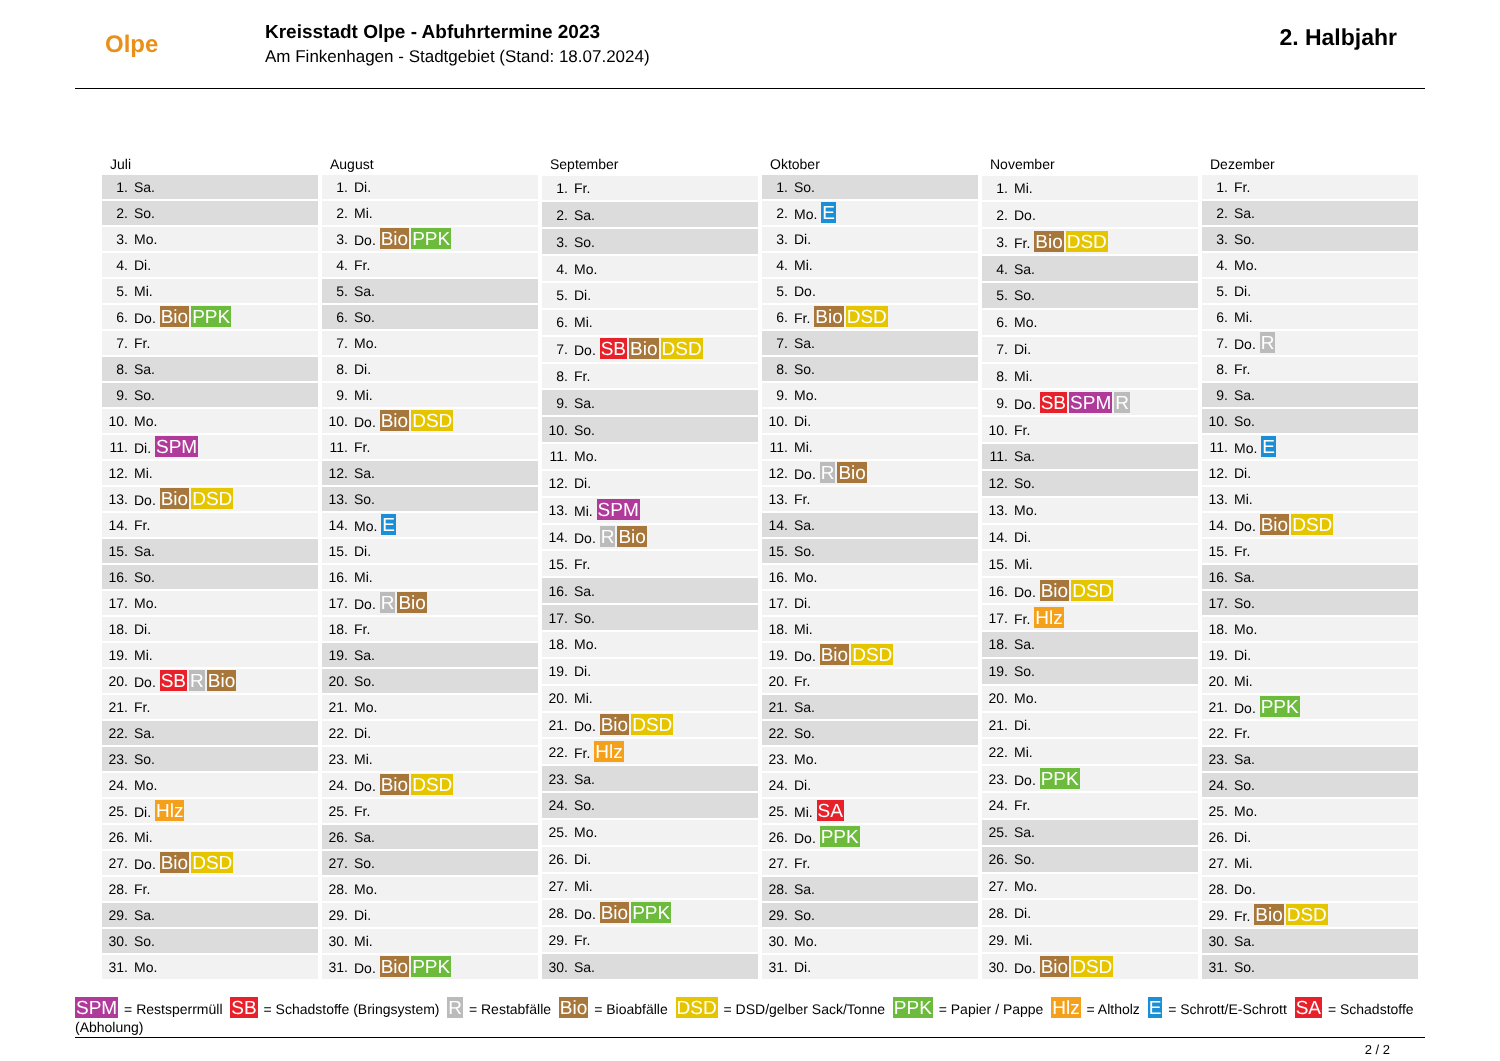Olpe
Kreisstadt Olpe - Abfuhrtermine 2023
Am Finkenhagen - Stadtgebiet (Stand: 18.07.2024)
2. Halbjahr
| Juli | |
| --- | --- |
| 1. | Sa. |
| 2. | So. |
| 3. | Mo. |
| 4. | Di. |
| 5. | Mi. |
| 6. | Do. Bio PPK |
| 7. | Fr. |
| 8. | Sa. |
| 9. | So. |
| 10. | Mo. |
| 11. | Di. SPM |
| 12. | Mi. |
| 13. | Do. Bio DSD |
| 14. | Fr. |
| 15. | Sa. |
| 16. | So. |
| 17. | Mo. |
| 18. | Di. |
| 19. | Mi. |
| 20. | Do. SB R Bio |
| 21. | Fr. |
| 22. | Sa. |
| 23. | So. |
| 24. | Mo. |
| 25. | Di. Hlz |
| 26. | Mi. |
| 27. | Do. Bio DSD |
| 28. | Fr. |
| 29. | Sa. |
| 30. | So. |
| 31. | Mo. |
| August | |
| --- | --- |
| 1. | Di. |
| 2. | Mi. |
| 3. | Do. Bio PPK |
| 4. | Fr. |
| 5. | Sa. |
| 6. | So. |
| 7. | Mo. |
| 8. | Di. |
| 9. | Mi. |
| 10. | Do. Bio DSD |
| 11. | Fr. |
| 12. | Sa. |
| 13. | So. |
| 14. | Mo. E |
| 15. | Di. |
| 16. | Mi. |
| 17. | Do. R Bio |
| 18. | Fr. |
| 19. | Sa. |
| 20. | So. |
| 21. | Mo. |
| 22. | Di. |
| 23. | Mi. |
| 24. | Do. Bio DSD |
| 25. | Fr. |
| 26. | Sa. |
| 27. | So. |
| 28. | Mo. |
| 29. | Di. |
| 30. | Mi. |
| 31. | Do. Bio PPK |
| September | |
| --- | --- |
| 1. | Fr. |
| 2. | Sa. |
| 3. | So. |
| 4. | Mo. |
| 5. | Di. |
| 6. | Mi. |
| 7. | Do. SB Bio DSD |
| 8. | Fr. |
| 9. | Sa. |
| 10. | So. |
| 11. | Mo. |
| 12. | Di. |
| 13. | Mi. SPM |
| 14. | Do. R Bio |
| 15. | Fr. |
| 16. | Sa. |
| 17. | So. |
| 18. | Mo. |
| 19. | Di. |
| 20. | Mi. |
| 21. | Do. Bio DSD |
| 22. | Fr. Hlz |
| 23. | Sa. |
| 24. | So. |
| 25. | Mo. |
| 26. | Di. |
| 27. | Mi. |
| 28. | Do. Bio PPK |
| 29. | Fr. |
| 30. | Sa. |
| Oktober | |
| --- | --- |
| 1. | So. |
| 2. | Mo. E |
| 3. | Di. |
| 4. | Mi. |
| 5. | Do. |
| 6. | Fr. Bio DSD |
| 7. | Sa. |
| 8. | So. |
| 9. | Mo. |
| 10. | Di. |
| 11. | Mi. |
| 12. | Do. R Bio |
| 13. | Fr. |
| 14. | Sa. |
| 15. | So. |
| 16. | Mo. |
| 17. | Di. |
| 18. | Mi. |
| 19. | Do. Bio DSD |
| 20. | Fr. |
| 21. | Sa. |
| 22. | So. |
| 23. | Mo. |
| 24. | Di. |
| 25. | Mi. SA |
| 26. | Do. PPK |
| 27. | Fr. |
| 28. | Sa. |
| 29. | So. |
| 30. | Mo. |
| 31. | Di. |
| November | |
| --- | --- |
| 1. | Mi. |
| 2. | Do. |
| 3. | Fr. Bio DSD |
| 4. | Sa. |
| 5. | So. |
| 6. | Mo. |
| 7. | Di. |
| 8. | Mi. |
| 9. | Do. SB SPM R |
| 10. | Fr. |
| 11. | Sa. |
| 12. | So. |
| 13. | Mo. |
| 14. | Di. |
| 15. | Mi. |
| 16. | Do. Bio DSD |
| 17. | Fr. Hlz |
| 18. | Sa. |
| 19. | So. |
| 20. | Mo. |
| 21. | Di. |
| 22. | Mi. |
| 23. | Do. PPK |
| 24. | Fr. |
| 25. | Sa. |
| 26. | So. |
| 27. | Mo. |
| 28. | Di. |
| 29. | Mi. |
| 30. | Do. Bio DSD |
| Dezember | |
| --- | --- |
| 1. | Fr. |
| 2. | Sa. |
| 3. | So. |
| 4. | Mo. |
| 5. | Di. |
| 6. | Mi. |
| 7. | Do. R |
| 8. | Fr. |
| 9. | Sa. |
| 10. | So. |
| 11. | Mo. E |
| 12. | Di. |
| 13. | Mi. |
| 14. | Do. Bio DSD |
| 15. | Fr. |
| 16. | Sa. |
| 17. | So. |
| 18. | Mo. |
| 19. | Di. |
| 20. | Mi. |
| 21. | Do. PPK |
| 22. | Fr. |
| 23. | Sa. |
| 24. | So. |
| 25. | Mo. |
| 26. | Di. |
| 27. | Mi. |
| 28. | Do. |
| 29. | Fr. Bio DSD |
| 30. | Sa. |
| 31. | So. |
SPM = Restsperrmüll SB = Schadstoffe (Bringsystem) R = Restabfälle Bio = Bioabfälle DSD = DSD/gelber Sack/Tonne PPK = Papier / Pappe Hlz = Altholz E = Schrott/E-Schrott SA = Schadstoffe (Abholung)
2 / 2